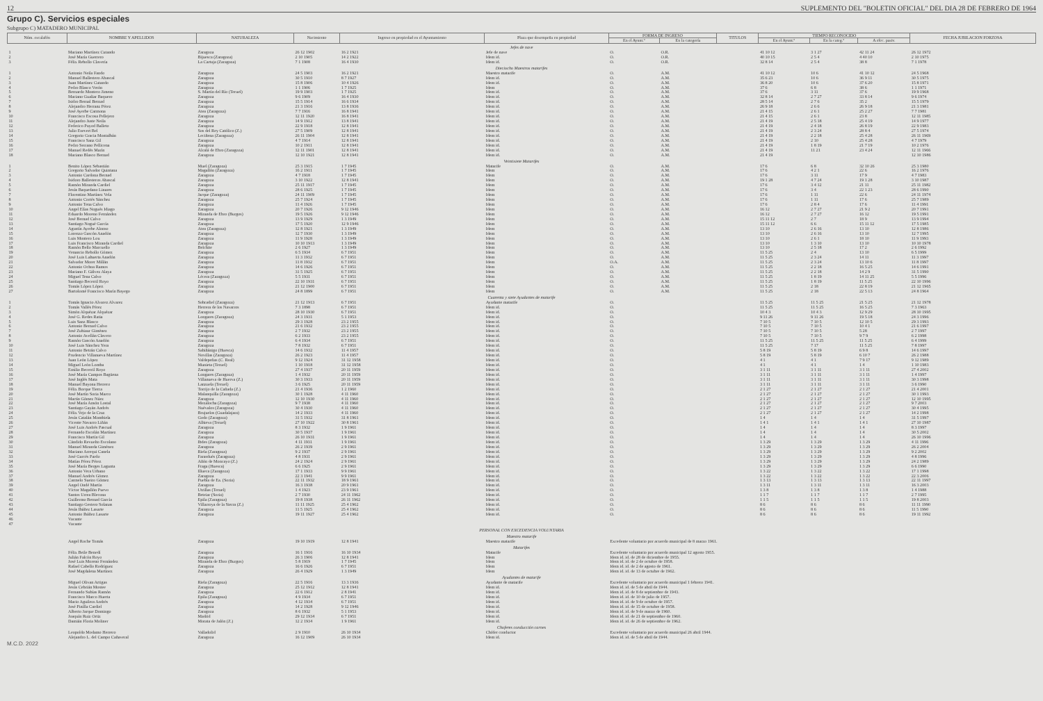12 SUPLEMENTO DEL "BOLETIN OFICIAL" DEL DIA 28 DE FEBRERO DE 1964
Grupo C). Servicios especiales
Subgrupo C) MATADERO MUNICIPAL
| Núm. escalafón | NOMBRE Y APELLIDOS | NATURALEZA | Nacimiento | Ingreso en propiedad en el Ayuntamiento | Plaza que desempeña en propiedad | FORMA DE INGRESO | | TITULOS | TIEMPO RECONOCIDO | | | FECHA JUBILACION FORZOSA |
| --- | --- | --- | --- | --- | --- | --- | --- | --- | --- | --- | --- | --- |
| | | | | | | En el Ayunt.º | En la categoría | | En el Ayunt.º | En la categ.ª | A efec. pasiv. | |
| Jefes de nave | | | | | | | | | | | | |
| 1 | Mariano Martínez Cutando | Zaragoza | 26 12 1902 | 16 2 1921 | Jefe de nave | O. | O.R. | | 41 10 12 | 3 1 27 | 42 11 24 | 26 12 1972 |
| 2 | José María Guerrero | Bijuesca (Zaragoza) | 2 10 1905 | 14 2 1922 | Idem id. | O. | O.R. | | 40 10 15 | 2 5 4 | 4 40 10 | 2 10 1975 |
| 3 | Félix Rebollo Clavería | La Cartuja (Zaragoza) | 7 1 1908 | 16 4 1930 | Idem id. | O. | O.R. | | 32 8 14 | 2 5 4 | 38 8 | 7 1 1978 |
| Dieciocho Maestros matarifes | | | | | | | | | | | | |
| 1 | Antonio Neila Fando | Zaragoza | 24 5 1903 | 16 2 1921 | Maestro matarife | O. | A.M. | | 41 10 12 | 10 6 | 41 10 12 | 24 5 1968 |
| 2 | Manuel Ballestero Abascal | Zaragoza | 30 5 1910 | 8 7 1927 | Idem id. | O. | A.M. | | 35 6 23 | 10 6 | 36 9 11 | 30 5 1975 |
| 3 | Juan Martínez Cutando | Zaragoza | 15 8 1906 | 10 4 1926 | Idem id. | O. | A.M. | | 36 8 20 | 10 6 | 37 6 20 | 15 8 1971 |
| 4 | Pedro Blasco Verón | Zaragoza | 1 1 1906 | 1 7 1925 | Idem | O. | A.M. | | 37 6 | 6 8 | 38 6 | 1 1 1971 |
| 5 | Bernardo Montero Jimeno | S. Martín del Río (Teruel) | 19 9 1903 | 1 7 1925 | Idem id. | O. | A.M. | | 37 6 | 3 11 | 37 6 | 19 9 1968 |
| 6 | Mariano Gualiar Baquero | Zaragoza | 9 6 1909 | 16 4 1930 | Idem id. | O. | A.M. | | 32 8 14 | 2 7 27 | 33 8 14 | 9 6 1974 |
| 7 | Isidro Bernal Bernad | Zaragoza | 15 5 1914 | 16 6 1934 | Idem id. | O. | A.M. | | 28 5 14 | 2 7 6 | 35 2 | 15 5 1979 |
| 8 | Alejandro Herranz Pérez | Zaragoza | 21 3 1916 | 13 8 1936 | Idem id. | O. | A.M. | | 26 9 18 | 2 6 6 | 26 9 18 | 21 3 1981 |
| 9 | José Ayerbe Carmona | Atea (Zaragoza) | 7 7 1916 | 16 8 1941 | Idem id. | O. | A.M. | | 21 4 15 | 2 6 1 | 25 2 27 | 7 7 1981 |
| 10 | Francisco Escosa Pellejero | Zaragoza | 12 11 1920 | 16 8 1941 | Idem id. | O. | A.M. | | 21 4 15 | 2 6 1 | 23 8 | 12 11 1985 |
| 11 | Alejandro Juste Neila | Zaragoza | 14 9 1912 | 13 8 1941 | Idem id. | O. | A.M. | | 21 4 19 | 2 5 18 | 25 4 19 | 14 9 1977 |
| 12 | Federico Puyod Balleto | Zaragoza | 22 9 1918 | 12 8 1941 | Idem id. | O. | A.M. | | 21 4 19 | 2 4 18 | 26 8 19 | 22 9 1983 |
| 13 | Julio Esevert Bel | Sos del Rey Católico (Z.) | 27 5 1909 | 12 8 1941 | Idem id. | O. | A.M. | | 21 4 19 | 2 3 24 | 28 8 4 | 27 5 1974 |
| 14 | Gregorio Gracia Montalbán | Leciñena (Zaragoza) | 26 11 1904 | 12 8 1941 | Idem id. | O. | A.M. | | 21 4 19 | 2 2 18 | 25 4 28 | 26 11 1969 |
| 15 | Francisco Sanz Gil | Zaragoza | 4 7 1914 | 12 8 1941 | Idem id. | O. | A.M. | | 21 4 19 | 2 10 | 25 4 28 | 4 7 1979 |
| 16 | Pedro Serrano Pellicena | Zaragoza | 10 2 1911 | 12 8 1941 | Idem id. | O. | A.M. | | 21 4 19 | 1 8 19 | 21 7 19 | 10 2 1976 |
| 17 | Manuel Redés Marín | Alcalá de Ebro (Zaragoza) | 12 11 1901 | 12 8 1941 | Idem id. | O. | A.M. | | 21 4 19 | 11 21 | 23 4 24 | 12 11 1966 |
| 18 | Mariano Blasco Bernad | Zaragoza | 12 10 1921 | 12 8 1941 | Idem id. | O. | A.M. | | 21 4 19 | | | 12 10 1986 |
| Veintisiete Matarifes | | | | | | | | | | | | |
| 1 | Benito López Sebastián | Muel (Zaragoza) | 25 3 1915 | 1 7 1945 | Matarife | O. | A.M. | | 17 6 | 6 8 | 32 10 26 | 25 3 1980 |
| 2 | Gregorio Salvador Quintana | Magallón (Zaragoza) | 16 2 1911 | 1 7 1945 | Idem | O. | A.M. | | 17 6 | 4 2 1 | 22 6 | 16 2 1976 |
| 3 | Antonio Cardona Bernad | Zaragoza | 4 7 1918 | 1 7 1945 | Idem | O. | A.M. | | 17 6 | 3 11 | 17 9 | 4 7 1983 |
| 4 | Isidoro Ballesteros Abascal | Zaragoza | 3 10 1922 | 12 8 1941 | Idem | O. | A.M. | | 19 1 28 | 4 7 24 | 19 1 28 | 3 10 1987 |
| 5 | Ramón Miranda Cardiel | Zaragoza | 25 11 1917 | 1 7 1945 | Idem | O. | A.M. | | 17 6 | 3 4 12 | 21 11 | 25 11 1982 |
| 6 | Jesús Baquedano Linares | Zaragoza | 28 6 1925 | 1 7 1945 | Idem | O. | A.M. | | 17 6 | 3 4 | 22 1 23 | 28 6 1990 |
| 7 | Florentino Martínez Vela | Jarque (Zaragoza) | 24 11 1909 | 1 7 1945 | Idem | O. | A.M. | | 17 6 | 1 11 | 22 6 | 24 11 1974 |
| 8 | Antonio Cortés Sánchez | Zaragoza | 25 7 1924 | 1 7 1945 | Idem | O. | A.M. | | 17 6 | 1 11 | 17 6 | 25 7 1989 |
| 9 | Antonio Tena Calvo | Zaragoza | 11 4 1926 | 1 7 1945 | Idem | O. | A.M. | | 17 6 | 2 8 4 | 17 6 | 11 4 1991 |
| 10 | Angel Elías Nogués Idiago | Zaragoza | 20 7 1926 | 9 12 1946 | Idem | O. | A.M. | | 16 12 | 2 7 27 | 21 9 2 | 20 7 1991 |
| 11 | Eduardo Moreno Fernández | Miranda de Ebro (Burgos) | 19 5 1926 | 9 12 1946 | Idem | O. | A.M. | | 16 12 | 2 7 27 | 16 12 | 19 5 1991 |
| 12 | José Bernad Calvo | Zaragoza | 13 9 1929 | 1 3 1949 | Idem | O. | A.M. | | 15 11 12 | 2 7 | 18 9 | 13 9 1994 |
| 13 | Santiago Nogué García | Zaragoza | 17 5 1920 | 12 9 1946 | Idem | O. | A.M. | | 15 11 12 | 6 6 | 15 11 12 | 17 5 1985 |
| 14 | Agustín Ayerbe Alonso | Atea (Zaragoza) | 12 8 1921 | 1 3 1949 | Idem | O. | A.M. | | 13 10 | 2 6 16 | 13 10 | 12 8 1986 |
| 15 | Lorenzo Gascón Anadón | Zaragoza | 12 7 1930 | 1 3 1949 | Idem | O. | A.M. | | 13 10 | 2 6 16 | 13 10 | 12 7 1995 |
| 16 | Luis Montero Lou | Zaragoza | 11 9 1928 | 1 3 1949 | Idem | O. | A.M. | | 13 10 | 2 6 1 | 18 10 | 11 9 1993 |
| 17 | Luis Francisco Miranda Cardiel | Zaragoza | 10 10 1913 | 1 3 1949 | Idem | O. | A.M. | | 13 10 | 1 3 10 | 13 10 | 10 10 1978 |
| 18 | Ramón Bello Marcuello | Belchite | 2 6 1927 | 1 3 1949 | Idem | O. | A.M. | | 13 10 | 2 5 18 | 17 2 | 2 6 1992 |
| 19 | Venancio Rebollo Gómez | Zaragoza | 6 5 1934 | 6 7 1951 | Idem | O. | A.M. | | 11 5 25 | 2 4 | 13 10 | 6 5 1999 |
| 20 | José Luis Lahuerta Anadón | Zaragoza | 11 3 1932 | 6 7 1951 | Idem | O. | A.M. | | 11 5 25 | 2 3 24 | 14 11 | 11 3 1997 |
| 21 | Salvador Morer Millán | Zaragoza | 11 8 1932 | 6 7 1951 | Idem | O.A. | A.M. | | 11 5 25 | 2 3 24 | 13 10 6 | 11 8 1997 |
| 22 | Antonio Ochoa Ramos | Zaragoza | 14 6 1926 | 6 7 1951 | Idem | O. | A.M. | | 11 5 25 | 2 2 18 | 16 5 25 | 14 6 1991 |
| 23 | Mariano F. Gálvez Alaya | Zaragoza | 31 5 1925 | 6 7 1951 | Idem | O. | A.M. | | 11 5 25 | 2 2 18 | 14 2 9 | 31 5 1990 |
| 24 | Miguel Tena Calvo | Lécera (Zaragoza) | 5 5 1931 | 6 7 1951 | Idem | O. | A.M. | | 11 5 25 | 1 8 19 | 14 11 25 | 5 5 1996 |
| 25 | Santiago Becerril Royo | Zaragoza | 22 10 1931 | 6 7 1951 | Idem | O. | A.M. | | 11 5 25 | 1 8 19 | 11 5 25 | 22 10 1996 |
| 26 | Tomás López López | Zaragoza | 21 12 1900 | 6 7 1951 | Idem | O. | A.M. | | 11 5 25 | 2 18 | 22 8 19 | 21 12 1965 |
| 27 | Bartolomé Francisco Marín Bayego | Zaragoza | 24 8 1899 | 6 7 1951 | Idem | O. | A.M. | | 11 5 25 | 2 18 | 22 5 13 | 24 8 1964 |
| Cuarenta y siete Ayudantes de matarife | | | | | | | | | | | | |
| 1 | Tomás Ignacio Alvarez Alvarez | Sobradiel (Zaragoza) | 21 12 1913 | 6 7 1951 | Ayudante matarife | O. | | | 11 5 25 | 11 5 25 | 21 5 25 | 21 12 1978 |
| 2 | Tomás Vallés Pérez | Herrera de los Navarros | 7 3 1898 | 6 7 1951 | Idem id. | O. | | | 11 5 25 | 11 5 25 | 16 5 25 | 7 3 1963 |
| 3 | Simón Alquézar Alquézar | Zaragoza | 28 10 1930 | 6 7 1951 | Idem id. | O. | | | 10 4 3 | 10 4 3 | 12 9 29 | 28 10 1995 |
| 4 | José G. Redes Ratia | Longares (Zaragoza) | 24 3 1931 | 5 1 1953 | Idem id. | O. | | | 9 11 26 | 9 11 26 | 19 5 18 | 24 3 1996 |
| 5 | Luis Sanz Blasco | Zaragoza | 29 3 1928 | 23 2 1955 | Idem id. | O. | | | 7 10 5 | 7 10 5 | 12 10 5 | 29 3 1993 |
| 6 | Antonio Bernad Calvo | Zaragoza | 21 6 1932 | 23 2 1955 | Idem id. | O. | | | 7 10 5 | 7 10 5 | 10 4 1 | 21 6 1997 |
| 7 | José Zubiaur Giménez | Zaragoza | 2 7 1932 | 23 2 1955 | Idem id. | O. | | | 7 10 5 | 7 10 5 | 5 28 | 2 7 1997 |
| 8 | Antonio Avellán Clavero | Zaragoza | 6 2 1933 | 23 2 1955 | Idem id. | O. | | | 7 10 5 | 7 10 5 | 9 7 9 | 6 2 1998 |
| 9 | Ramón Gascón Anadón | Zaragoza | 6 4 1934 | 6 7 1951 | Idem id. | O. | | | 11 5 25 | 11 5 25 | 11 5 25 | 6 4 1999 |
| 10 | José Luis Sánchez Yera | Zaragoza | 7 8 1932 | 6 7 1951 | Idem id. | O. | | | 11 5 25 | 7 17 | 11 5 25 | 7 8 1997 |
| 11 | Antonio Betrán Calvo | Sabiñánigo (Huesca) | 14 6 1932 | 11 4 1957 | Idem id. | O. | | | 5 8 19 | 5 8 19 | 6 9 8 | 14 6 1997 |
| 12 | Prudencio Villanueva Martínez | Novillas (Zaragoza) | 26 2 1923 | 11 4 1957 | Idem id. | O. | | | 5 8 19 | 5 8 19 | 6 10 7 | 26 2 1988 |
| 13 | Juan León López | Valdepeñas (C. Real) | 9 12 1924 | 31 12 1958 | Idem id. | O. | | | 4 1 | 4 1 | 7 9 17 | 9 12 1989 |
| 14 | Miguel León Lomba | Munieta (Teruel) | 1 10 1918 | 31 12 1958 | Idem id. | O. | | | 4 1 | 4 1 | 1 4 | 1 10 1983 |
| 15 | Emilio Becerril Royo | Zaragoza | 27 4 1937 | 20 11 1959 | Idem id. | O. | | | 3 1 11 | 3 1 11 | 3 1 11 | 27 4 2002 |
| 16 | José María Campos Bagüena | Longares (Zaragoza) | 1 4 1932 | 20 11 1959 | Idem id. | O. | | | 3 1 11 | 3 1 11 | 3 1 11 | 1 4 1997 |
| 17 | José Inglés Mata | Villanueva de Huerva (Z.) | 30 3 1933 | 20 11 1959 | Idem id. | O. | | | 3 1 11 | 3 1 11 | 3 1 11 | 30 3 1998 |
| 18 | Manuel Bayona Herrero | Lanzuela (Teruel) | 3 6 1925 | 20 11 1959 | Idem id. | O. | | | 3 1 11 | 3 1 11 | 3 1 11 | 3 6 1990 |
| 19 | Félix Borque Tierra | Torrijo de la Cañada (Z.) | 21 4 1936 | 1 2 1960 | Idem id. | O. | | | 2 1 27 | 2 1 27 | 2 1 27 | 21 4 2001 |
| 20 | José Martín Soria Marco | Malanquilla (Zaragoza) | 30 1 1928 | 4 11 1960 | Idem id. | O. | | | 2 1 27 | 2 1 27 | 2 1 27 | 30 1 1993 |
| 21 | Martín Gómez Núez | Zaragoza | 12 10 1930 | 4 11 1960 | Idem id. | O. | | | 2 1 27 | 2 1 27 | 2 1 27 | 12 10 1995 |
| 22 | José María Ansón Lostal | Mezalocha (Zaragoza) | 9 7 1938 | 4 11 1960 | Idem id. | O. | | | 2 1 27 | 2 1 27 | 2 1 27 | 9 7 2003 |
| 23 | Santiago Gayán Andrés | Nuévalos (Zaragoza) | 30 4 1930 | 4 11 1960 | Idem id. | O. | | | 2 1 27 | 2 1 27 | 2 1 27 | 30 4 1995 |
| 24 | Félix Vejo de la Cruz | Brujuelos (Guadalajara) | 14 2 1933 | 4 11 1960 | Idem id. | O. | | | 2 1 27 | 2 1 27 | 2 1 27 | 14 2 1998 |
| 25 | Jesús Catalán Mombiela | Godo (Zaragoza) | 31 5 1932 | 31 8 1961 | Idem id. | O. | | | 1 4 | 1 4 | 1 4 | 31 5 1997 |
| 26 | Vicente Navarro Liñán | Alhieva (Teruel) | 27 10 1922 | 30 8 1961 | Idem id. | O. | | | 1 4 1 | 1 4 1 | 1 4 1 | 27 10 1987 |
| 27 | José Luis Andrés Pascual | Zaragoza | 8 3 1932 | 1 9 1961 | Idem id. | O. | | | 1 4 | 1 4 | 1 4 | 8 3 1997 |
| 28 | Fernando Escolán Martínez | Zaragoza | 30 5 1937 | 1 9 1961 | Idem id. | O. | | | 1 4 | 1 4 | 1 4 | 30 5 2002 |
| 29 | Francisco Martín Gil | Zaragoza | 26 10 1931 | 1 9 1961 | Idem id. | O. | | | 1 4 | 1 4 | 1 4 | 26 10 1996 |
| 30 | Cándido Revuelto Escolano | Ibdes (Zaragoza) | 4 11 1931 | 1 9 1961 | Idem id. | O. | | | 1 3 29 | 1 3 29 | 1 3 29 | 4 11 1996 |
| 31 | Manuel Miranda Giménez | Zaragoza | 26 2 1939 | 2 9 1961 | Idem id. | O. | | | 1 3 29 | 1 3 29 | 1 3 29 | 26 2 2004 |
| 32 | Mariano Arrequi Canela | Riela (Zaragoza) | 9 2 1937 | 2 9 1961 | Idem id. | O. | | | 1 3 29 | 1 3 29 | 1 3 29 | 9 2 2002 |
| 33 | José Garcés Pardo | Farasdués (Zaragoza) | 4 8 1931 | 2 9 1961 | Idem id. | O. | | | 1 3 29 | 1 3 29 | 1 3 29 | 4 8 1996 |
| 34 | Matías Pérez Pérez | Añón de Moncayo (Z.) | 24 2 1924 | 2 9 1961 | Idem id. | O. | | | 1 3 29 | 1 3 29 | 1 3 29 | 24 2 1989 |
| 35 | José María Berges Lagunta | Fraga (Huesca) | 6 6 1925 | 2 9 1961 | Idem id. | O. | | | 1 3 29 | 1 3 29 | 1 3 29 | 6 6 1990 |
| 36 | Antonio Vera Urbano | Illueca (Zaragoza) | 17 1 1933 | 9 9 1961 | Idem id. | O. | | | 1 3 22 | 1 3 22 | 1 3 22 | 17 1 1998 |
| 37 | Manuel Andrés Gómez | Zaragoza | 22 3 1941 | 9 9 1961 | Idem id. | O. | | | 1 3 22 | 1 3 22 | 1 3 22 | 22 3 2006 |
| 38 | Carmelo Sueiro Gómez | Puebla de Ea. (Soria) | 22 11 1932 | 18 9 1961 | Idem id. | O. | | | 1 3 13 | 1 3 13 | 1 3 13 | 22 11 1997 |
| 39 | Angel Ondé Martín | Zaragoza | 16 3 1938 | 20 9 1961 | Idem id. | O. | | | 1 3 11 | 1 3 11 | 1 3 11 | 16 3 2003 |
| 40 | Víctor Magallón Puevo | Utrillas (Teruel) | 1 4 1923 | 23 9 1961 | Idem id. | O. | | | 1 3 8 | 1 3 8 | 1 3 8 | 1 4 1988 |
| 41 | Santos Urrea Blecona | Beteiar (Soria) | 2 7 1930 | 24 11 1962 | Idem id. | O. | | | 1 1 7 | 1 1 7 | 1 1 7 | 2 7 1995 |
| 42 | Guillermo Bernad García | Epila (Zaragoza) | 19 8 1938 | 26 11 1962 | Idem id. | O. | | | 1 1 5 | 1 1 5 | 1 1 5 | 19 8 2003 |
| 43 | Santiago Gestero Solanas | Villarroya de la Sierra (Z.) | 11 11 1925 | 25 4 1962 | Idem id. | O. | | | 8 6 | 8 6 | 8 6 | 11 11 1990 |
| 44 | Jesús Ibáñez Lasarte | Zaragoza | 11 5 1925 | 25 4 1962 | Idem id. | O. | | | 8 6 | 8 6 | 8 6 | 11 5 1990 |
| 45 | Antonio Ibáñez Lasarte | Zaragoza | 19 11 1927 | 25 4 1962 | Idem id. | O. | | | 8 6 | 8 6 | 8 6 | 19 11 1992 |
| 46 | Vacante | | | | | | | | | | | |
| 47 | Vacante | | | | | | | | | | | |
| PERSONAL CON EXCEDENCIA VOLUNTARIA | | | | | | | | | | | | |
| Maestro matarife | | | | | | | | | | | | |
| | Angel Roche Tomás | Zaragoza | 19 10 1919 | 12 8 1941 | Maestro matarife | Excedente voluntario por acuerdo municipal de 8 marzo 1961. | | | | | | |
| Matarifes | | | | | | | | | | | | |
| | Félix Beile Benedí | Zaragoza | 16 1 1916 | 16 10 1934 | Matarife | Excedente voluntario por acuerdo municipal 12 agosto 1955. | | | | | | |
| | Julián Falcón Royo | Zaragoza | 26 3 1906 | 12 8 1941 | Idem | Idem id. id. de 28 de diciembre de 1955. | | | | | | |
| | José Luis Moreno Fernández | Miranda de Ebro (Burgos) | 5 8 1919 | 1 7 1945 | Idem | Idem id. id. de 2 de octubre de 1958. | | | | | | |
| | Rafael Cabello Rodríguez | Zaragoza | 16 6 1926 | 6 7 1951 | Idem | Idem id. id. de 2 de agosto de 1961. | | | | | | |
| | José Magdalena Martínez | Zaragoza | 26 4 1929 | 1 3 1949 | Idem | Idem id. id. de 13 de octubre de 1962. | | | | | | |
| Ayudantes de matarife | | | | | | | | | | | | |
| | Miguel Olivan Artigas | Riela (Zaragoza) | 22 5 1916 | 13 3 1936 | Ayudante de matarife | Excedente voluntario por acuerdo municipal 1 febrero 1941. | | | | | | |
| | Jesús Cebrián Mostee | Zaragoza | 25 12 1912 | 12 8 1941 | Idem id. | Idem id. id. de 5 de abril de 1944. | | | | | | |
| | Fernando Subías Ramón | Zaragoza | 22 6 1912 | 2 8 1941 | Idem id. | Idem id. id. de 8 de septiembre de 1943. | | | | | | |
| | Francisco Marco Huerta | Epila (Zaragoza) | 4 9 1934 | 6 7 1951 | Idem id. | Idem id. id. de 10 de julio de 1957. | | | | | | |
| | Mario Aguilera Andrés | Zaragoza | 4 12 1934 | 6 7 1951 | Idem id. | Idem id. id. de 9 de octubre de 1957. | | | | | | |
| | José Pinilla Cardiel | Zaragoza | 14 2 1928 | 9 12 1946 | Idem id. | Idem id. id. de 15 de octubre de 1958. | | | | | | |
| | Alberto Jarque Domingo | Zaragoza | 8 6 1932 | 5 1 1953 | Idem id. | Idem id. id. de 9 de marzo de 1960. | | | | | | |
| | Joaquín Ruiz Ortiz | Madrid | 29 12 1934 | 6 7 1951 | Idem id. | Idem id. id. de 21 de septiembre de 1960. | | | | | | |
| | Damián Floria Moliner | Morata de Jalón (Z.) | 12 2 1934 | 1 9 1961 | Idem id. | Idem id. id. de 26 de septiembre de 1962. | | | | | | |
| Choferes conducción carnes | | | | | | | | | | | | |
| | Leopoldo Modamo Herrero | Valladolid | 2 9 1910 | 26 10 1934 | Chófer conductor | Excedente voluntario por acuerdo municipal 26 abril 1944. | | | | | | |
| | Alejandro L. del Campo Cañaveral | Zaragoza | 16 12 1909 | 26 10 1934 | Idem id. | Idem id. id. de 5 de abril de 1944. | | | | | | |
M.C.D. 2022